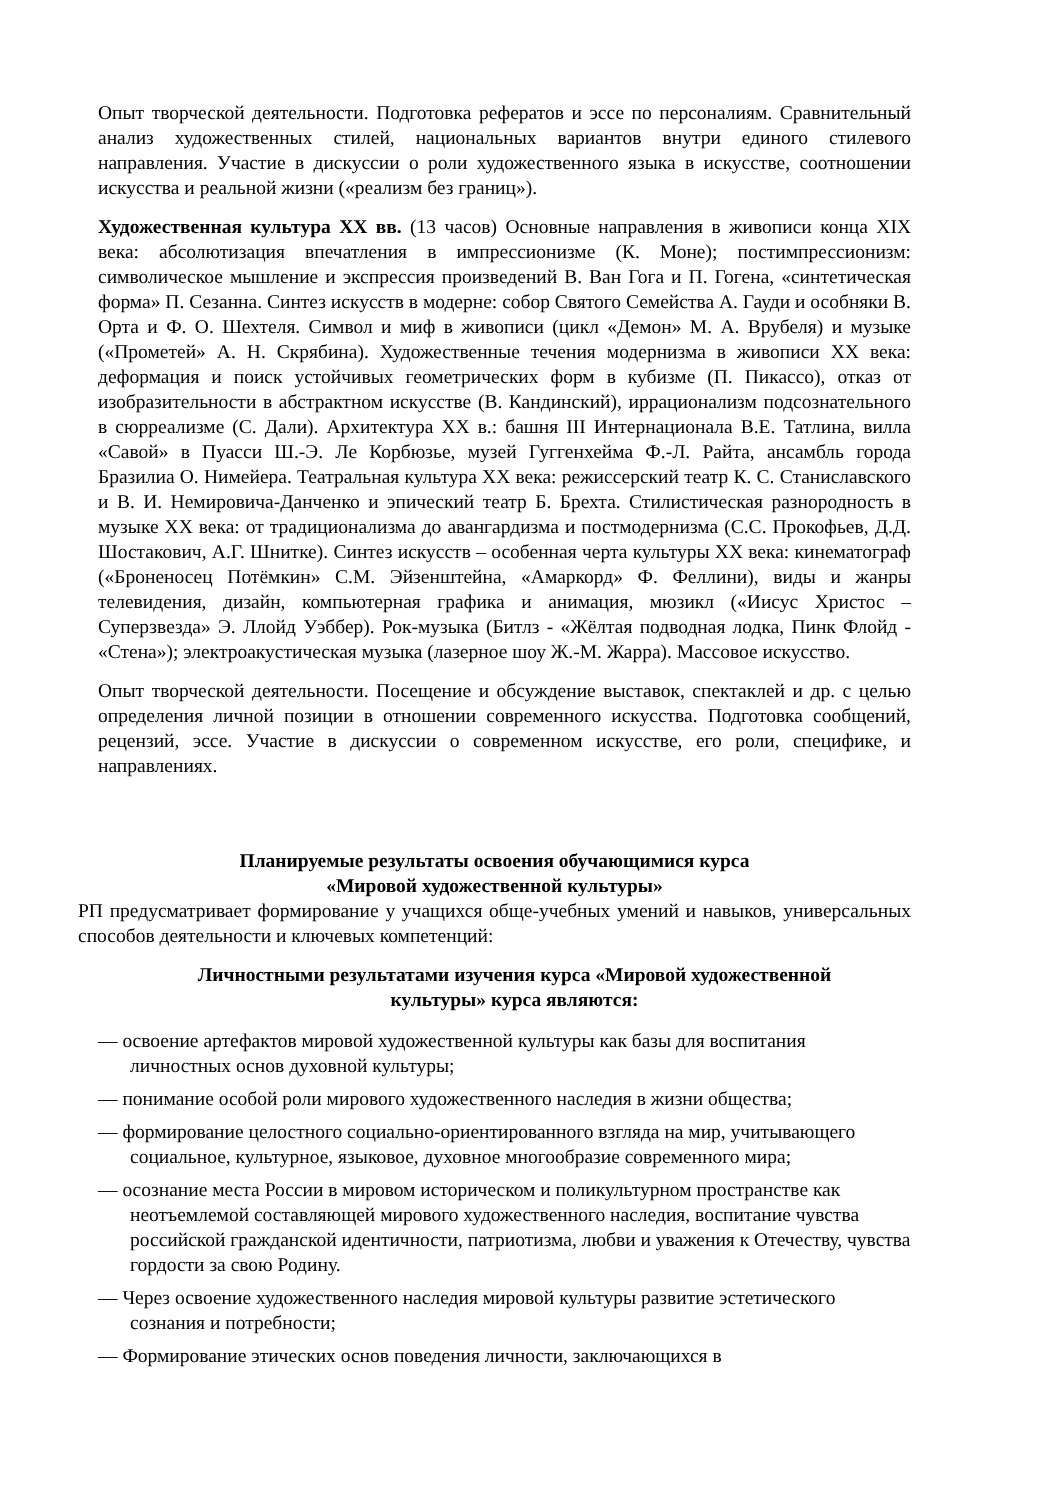Опыт творческой деятельности. Подготовка рефератов и эссе по персоналиям. Сравнительный анализ художественных стилей, национальных вариантов внутри единого стилевого направления. Участие в дискуссии о роли художественного языка в искусстве, соотношении искусства и реальной жизни («реализм без границ»).
Художественная культура XX вв. (13 часов) Основные направления в живописи конца XIX века: абсолютизация впечатления в импрессионизме (К. Моне); постимпрессионизм: символическое мышление и экспрессия произведений В. Ван Гога и П. Гогена, «синтетическая форма» П. Сезанна. Синтез искусств в модерне: собор Святого Семейства А. Гауди и особняки В. Орта и Ф. О. Шехтеля. Символ и миф в живописи (цикл «Демон» М. А. Врубеля) и музыке («Прометей» А. Н. Скрябина). Художественные течения модернизма в живописи XX века: деформация и поиск устойчивых геометрических форм в кубизме (П. Пикассо), отказ от изобразительности в абстрактном искусстве (В. Кандинский), иррационализм подсознательного в сюрреализме (С. Дали). Архитектура XX в.: башня III Интернационала В.Е. Татлина, вилла «Савой» в Пуасси Ш.-Э. Ле Корбюзье, музей Гуггенхейма Ф.-Л. Райта, ансамбль города Бразилиа О. Нимейера. Театральная культура XX века: режиссерский театр К. С. Станиславского и В. И. Немировича-Данченко и эпический театр Б. Брехта. Стилистическая разнородность в музыке XX века: от традиционализма до авангардизма и постмодернизма (С.С. Прокофьев, Д.Д. Шостакович, А.Г. Шнитке). Синтез искусств – особенная черта культуры XX века: кинематограф («Броненосец Потёмкин» С.М. Эйзенштейна, «Амаркорд» Ф. Феллини), виды и жанры телевидения, дизайн, компьютерная графика и анимация, мюзикл («Иисус Христос – Суперзвезда» Э. Ллойд Уэббер). Рок-музыка (Битлз - «Жёлтая подводная лодка, Пинк Флойд - «Стена»); электроакустическая музыка (лазерное шоу Ж.-М. Жарра). Массовое искусство.
Опыт творческой деятельности. Посещение и обсуждение выставок, спектаклей и др. с целью определения личной позиции в отношении современного искусства. Подготовка сообщений, рецензий, эссе. Участие в дискуссии о современном искусстве, его роли, специфике, и направлениях.
Планируемые результаты освоения обучающимися курса
«Мировой художественной культуры»
РП предусматривает формирование у учащихся обще-учебных умений и навыков, универсальных способов деятельности и ключевых компетенций:
Личностными результатами изучения курса «Мировой художественной культуры» курса являются:
— освоение артефактов мировой художественной культуры как базы для воспитания личностных основ духовной культуры;
— понимание особой роли мирового художественного наследия в жизни общества;
— формирование целостного социально-ориентированного взгляда на мир, учитывающего социальное, культурное, языковое, духовное многообразие современного мира;
— осознание места России в мировом историческом и поликультурном пространстве как неотъемлемой составляющей мирового художественного наследия, воспитание чувства российской гражданской идентичности, патриотизма, любви и уважения к Отечеству, чувства гордости за свою Родину.
— Через освоение художественного наследия мировой культуры развитие эстетического сознания и потребности;
— Формирование этических основ поведения личности, заключающихся в